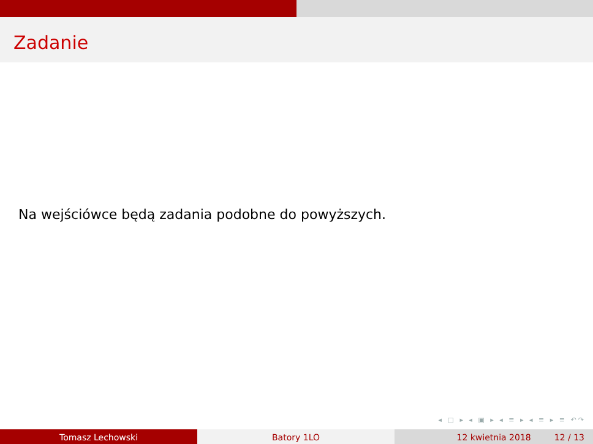Zadanie
Na wejściówce będą zadania podobne do powyższych.
◂ □ ▸ ◂ ▣ ▸ ◂ ≡ ▸ ◂ ≡ ▸ ≡ ↶↷
Tomasz Lechowski Batory 1LO 12 kwietnia 2018 12 / 13